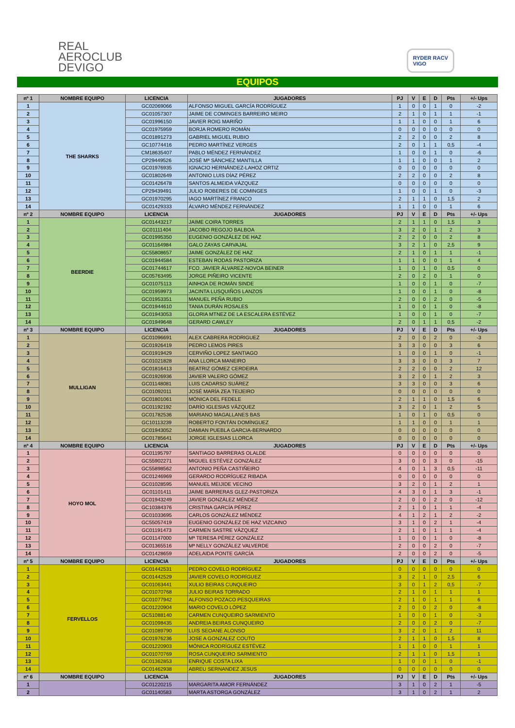REAL
AEROCLUB
DEVIGO
RYDER RACV
VIGO
EQUIPOS
| nº 1 | NOMBRE EQUIPO | LICENCIA | JUGADORES | PJ | V | E | D | Pts | +/- Ups |
| --- | --- | --- | --- | --- | --- | --- | --- | --- | --- |
| 1 | THE SHARKS | GC02069066 | ALFONSO MIGUEL GARCÍA RODRÍGUEZ | 1 | 0 | 0 | 1 | 0 | -2 |
| 2 | | GC01057307 | JAIME DE COMINGES BARREIRO MEIRO | 2 | 1 | 0 | 1 | 1 | -1 |
| 3 | | GC01996150 | JAVIER ROIG MARIÑO | 1 | 1 | 0 | 0 | 1 | 6 |
| 4 | | GC01975959 | BORJA ROMERO ROMÁN | 0 | 0 | 0 | 0 | 0 | 0 |
| 5 | | GC01891273 | GABRIEL MIGUEL RUBIO | 2 | 2 | 0 | 0 | 2 | 8 |
| 6 | | GC10774416 | PEDRO MARTÍNEZ VERGES | 2 | 0 | 1 | 1 | 0,5 | -4 |
| 7 | | CM18635407 | PABLO MÉNDEZ FERNÁNDEZ | 1 | 0 | 0 | 1 | 0 | -6 |
| 8 | | CP29449526 | JOSÉ Mª SÁNCHEZ MANTILLA | 1 | 1 | 0 | 0 | 1 | 2 |
| 9 | | GC01976935 | IGNACIO HERNÁNDEZ-LAHOZ ORTIZ | 0 | 0 | 0 | 0 | 0 | 0 |
| 10 | | GC01802649 | ANTONIO LUIS DÍAZ PÉREZ | 2 | 2 | 0 | 0 | 2 | 8 |
| 11 | | GC01426478 | SANTOS ALMEIDA VÁZQUEZ | 0 | 0 | 0 | 0 | 0 | 0 |
| 12 | | CP29439491 | JULIO ROBERES DE COMINGES | 1 | 0 | 0 | 1 | 0 | -3 |
| 13 | | GC01970295 | IAGO MARTÍNEZ FRANCO | 2 | 1 | 1 | 0 | 1,5 | 2 |
| 14 | | GC01429333 | ÁLVARO MÉNDEZ FERNÁNDEZ | 1 | 1 | 0 | 0 | 1 | 6 |
| nº 2 | NOMBRE EQUIPO | LICENCIA | JUGADORES | PJ | V | E | D | Pts | +/- Ups |
| 1 | BEERDIE | GC01443217 | JAIME COIRA TORRES | 2 | 1 | 1 | 0 | 1,5 | 3 |
| 2 | | GC01111404 | JACOBO REGOJO BALBOA | 3 | 2 | 0 | 1 | 2 | 3 |
| 3 | | GC01995350 | EUGENIO GONZÁLEZ DE HAZ | 2 | 2 | 0 | 0 | 2 | 8 |
| 4 | | GC01164984 | GALO ZAYAS CARVAJAL | 3 | 2 | 1 | 0 | 2,5 | 9 |
| 5 | | GC55808657 | JAIME GONZÁLEZ DE HAZ | 2 | 1 | 0 | 1 | 1 | -1 |
| 6 | | GC01944584 | ESTEBAN RODAS PASTORIZA | 1 | 1 | 0 | 0 | 1 | 4 |
| 7 | | GC01744617 | FCO. JAVIER ÁLVAREZ-NOVOA BEINER | 1 | 0 | 1 | 0 | 0,5 | 0 |
| 8 | | GC05763495 | JORGE PIÑEIRO VICENTE | 2 | 0 | 2 | 0 | 1 | 0 |
| 9 | | GC01075113 | AINHOA DE ROMÁN SINDE | 1 | 0 | 0 | 1 | 0 | -7 |
| 10 | | GC01959973 | JACINTA LUSQUIÑOS LANZOS | 1 | 0 | 0 | 1 | 0 | -8 |
| 11 | | GC01953351 | MANUEL PEÑA RUBIO | 2 | 0 | 0 | 2 | 0 | -5 |
| 12 | | GC01944610 | TANIA DURÁN ROSALES | 1 | 0 | 0 | 1 | 0 | -8 |
| 13 | | GC01943053 | GLORIA MTNEZ DE LA ESCALERA ESTÉVEZ | 1 | 0 | 0 | 1 | 0 | -7 |
| 14 | | GC01949648 | GERARD CAWLEY | 2 | 0 | 1 | 1 | 0,5 | -2 |
| nº 3 | NOMBRE EQUIPO | LICENCIA | JUGADORES | PJ | V | E | D | Pts | +/- Ups |
| 1 | MULLIGAN | GC01096691 | ALEX CABRERA RODRIGUEZ | 2 | 0 | 0 | 2 | 0 | -3 |
| 2 | | GC01926419 | PEDRO LEMOS PIRES | 3 | 3 | 0 | 0 | 3 | 6 |
| 3 | | GC01919429 | CERVIÑO LOPEZ SANTIAGO | 1 | 0 | 0 | 1 | 0 | -1 |
| 4 | | GC01021828 | ANA LLORCA MANEIRO | 3 | 3 | 0 | 0 | 3 | 7 |
| 5 | | GC01816413 | BEATRIZ GÓMEZ CERDEIRA | 2 | 2 | 0 | 0 | 2 | 12 |
| 6 | | GC01926936 | JAVIER VALERO GÓMEZ | 3 | 2 | 0 | 1 | 2 | 3 |
| 7 | | GC01148081 | LUIS CADARSO SUÁREZ | 3 | 3 | 0 | 0 | 3 | 6 |
| 8 | | GC01092011 | JOSÉ MARÍA ZEA TEIJEIRO | 0 | 0 | 0 | 0 | 0 | 0 |
| 9 | | GC01801061 | MÓNICA DEL FEDELE | 2 | 1 | 1 | 0 | 1,5 | 6 |
| 10 | | GC01192192 | DARÍO IGLESIAS VÁZQUEZ | 3 | 2 | 0 | 1 | 2 | 5 |
| 11 | | GC01782536 | MARIANO MAGALLANES BAS | 1 | 0 | 1 | 0 | 0,5 | 0 |
| 12 | | GC10113239 | ROBERTO FONTÁN DOMÍNGUEZ | 1 | 1 | 0 | 0 | 1 | 1 |
| 13 | | GC01943052 | DAMIAN PUEBLA GARCIA-BERNARDO | 0 | 0 | 0 | 0 | 0 | 0 |
| 14 | | GC01785641 | JORGE IGLESIAS LLORCA | 0 | 0 | 0 | 0 | 0 | 0 |
| nº 4 | NOMBRE EQUIPO | LICENCIA | JUGADORES | PJ | V | E | D | Pts | +/- Ups |
| 1 | HOYO MOL | GC01195797 | SANTIAGO BARRERAS OLALDE | 0 | 0 | 0 | 0 | 0 | 0 |
| 2 | | GC55902271 | MIGUEL ESTÉVEZ GONZÁLEZ | 3 | 0 | 0 | 3 | 0 | -15 |
| 3 | | GC55898562 | ANTONIO PEÑA CASTIÑEIRO | 4 | 0 | 1 | 3 | 0,5 | -11 |
| 4 | | GC01246969 | GERARDO RODRÍGUEZ RIBADA | 0 | 0 | 0 | 0 | 0 | 0 |
| 5 | | GC01028595 | MANUEL MEIJIDE VECINO | 3 | 2 | 0 | 1 | 2 | 1 |
| 6 | | GC01101411 | JAIME BARRERAS GLEZ-PASTORIZA | 4 | 3 | 0 | 1 | 3 | -1 |
| 7 | | GC01943249 | JAVIER GONZÁLEZ MÉNDEZ | 2 | 0 | 0 | 2 | 0 | -12 |
| 8 | | GC10384376 | CRISTINA GARCÍA PÉREZ | 2 | 1 | 0 | 1 | 1 | -4 |
| 9 | | GC01033695 | CARLOS GONZÁLEZ MÉNDEZ | 4 | 1 | 2 | 1 | 2 | -2 |
| 10 | | GC55057419 | EUGENIO GONZÁLEZ DE HAZ VIZCAINO | 3 | 1 | 0 | 2 | 1 | -4 |
| 11 | | GC01191473 | CARMEN SASTRE VÁZQUEZ | 2 | 1 | 0 | 1 | 1 | -4 |
| 12 | | GC01147000 | Mª TERESA PÉREZ GONZÁLEZ | 1 | 0 | 0 | 1 | 0 | -8 |
| 13 | | GC01365516 | Mª NELLY GONZÁLEZ VALVERDE | 2 | 0 | 0 | 2 | 0 | -7 |
| 14 | | GC01428659 | ADELAIDA PONTE GARCÍA | 2 | 0 | 0 | 2 | 0 | -5 |
| nº 5 | NOMBRE EQUIPO | LICENCIA | JUGADORES | PJ | V | E | D | Pts | +/- Ups |
| 1 | FERVELLOS | GC01442531 | PEDRO COVELO RODRÍGUEZ | 0 | 0 | 0 | 0 | 0 | 0 |
| 2 | | GC01442529 | JAVIER COVELO RODRÍGUEZ | 3 | 2 | 1 | 0 | 2,5 | 6 |
| 3 | | GC01063441 | XULIO BEIRAS CUNQUEIRO | 3 | 0 | 1 | 2 | 0,5 | -7 |
| 4 | | GC01070768 | JULIO BEIRAS TORRADO | 2 | 1 | 0 | 1 | 1 | 1 |
| 5 | | GC01077942 | ALFONSO POZACO PESQUEIRAS | 2 | 1 | 0 | 1 | 1 | 6 |
| 6 | | GC01220904 | MARIO COVELO LÓPEZ | 2 | 0 | 0 | 2 | 0 | -8 |
| 7 | | GC51088140 | CARMEN CUNQUEIRO SARMIENTO | 1 | 0 | 0 | 1 | 0 | -3 |
| 8 | | GC01098435 | ANDREIA BEIRAS CUNQUEIRO | 2 | 0 | 0 | 2 | 0 | -7 |
| 9 | | GC01089790 | LUIS SEOANE ALONSO | 3 | 2 | 0 | 1 | 2 | 11 |
| 10 | | GC01976236 | JOSE A GONZALEZ COUTO | 2 | 1 | 1 | 0 | 1,5 | 8 |
| 11 | | GC01220903 | MÓNICA RODRÍGUEZ ESTÉVEZ | 1 | 1 | 0 | 0 | 1 | 1 |
| 12 | | GC01070769 | ROSA CUNQUEIRO SARMIENTO | 2 | 1 | 1 | 0 | 1,5 | 1 |
| 13 | | GC01362853 | ENRIQUE COSTA LIXA | 1 | 0 | 0 | 1 | 0 | -1 |
| 14 | | GC01462938 | ABREU SERNANDEZ JESUS | 0 | 0 | 0 | 0 | 0 | 0 |
| nº 6 | NOMBRE EQUIPO | LICENCIA | JUGADORES | PJ | V | E | D | Pts | +/- Ups |
| 1 | | GC01220215 | MARGARITA AMOR FERNÁNDEZ | 3 | 1 | 0 | 2 | 1 | -5 |
| 2 | | GC01140583 | MARTA ASTORGA GONZÁLEZ | 3 | 1 | 0 | 2 | 1 | 2 |